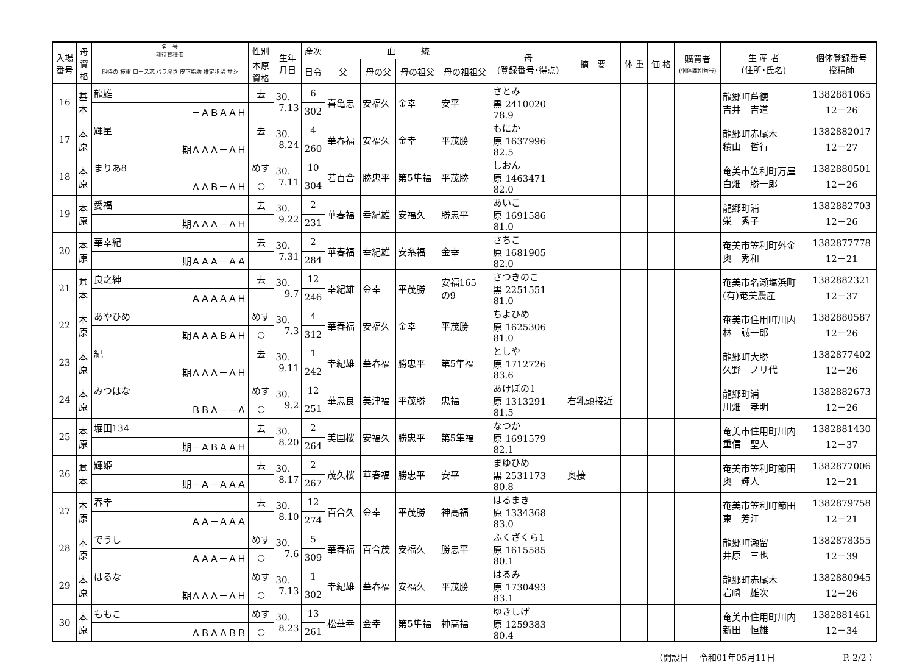| 入場 番号 | 母 資 格 | 名 号 期待育種価 | 性別 | 生年 月日 | 産次 | 血 統 | | | | 母 (登録番号･得点) | 摘 要 | 体 重 | 価 格 | 購買者 (個体識別番号) | 生 産 者 (住所･氏名) | 個体登録番号 授精師 |
| --- | --- | --- | --- | --- | --- | --- | --- | --- | --- | --- | --- | --- | --- | --- | --- | --- |
| | | 期待の 枝重 ロース芯 バラ厚さ 皮下脂肪 推定歩留 サシ | 本原 資格 | | 日令 | 父 | 母の父 | 母の祖父 | 母の祖祖父 | | | | | | | |
| 16 | 基 本 | 龍雄 | 去 | 30. 7.13 | 6 | 喜亀忠 | 安福久 | 金幸 | 安平 | さとみ 黒 2410020 78.9 | | | | | 龍郷町芦徳 吉井 吉道 | 1382881065 12－26 |
| | | －ＡＢＡＡＨ | | | 302 | | | | | | | | | | | |
| 17 | 本 原 | 輝星 | 去 | 30. 8.24 | 4 | 華春福 | 安福久 | 金幸 | 平茂勝 | もにか 原 1637996 82.5 | | | | | 龍郷町赤尾木 積山 哲行 | 1382882017 12－27 |
| | | 期ＡＡＡ－ＡＨ | | | 260 | | | | | | | | | | | |
| 18 | 本 原 | まりあ8 | めす | 30. 7.11 | 10 | 若百合 | 勝忠平 | 第5隼福 | 平茂勝 | しおん 原 1463471 82.0 | | | | | 奄美市笠利町万屋 白畑 勝一郎 | 1382880501 12－26 |
| | | ＡＡＢ－ＡＨ | ○ | | 304 | | | | | | | | | | | |
| 19 | 本 原 | 愛福 | 去 | 30. 9.22 | 2 | 華春福 | 幸紀雄 | 安福久 | 勝忠平 | あいこ 原 1691586 81.0 | | | | | 龍郷町浦 栄 秀子 | 1382882703 12－26 |
| | | 期ＡＡＡ－ＡＨ | | | 231 | | | | | | | | | | | |
| 20 | 本 原 | 華幸紀 | 去 | 30. 7.31 | 2 | 華春福 | 幸紀雄 | 安糸福 | 金幸 | さちこ 原 1681905 82.0 | | | | | 奄美市笠利町外金 奥 秀和 | 1382877778 12－21 |
| | | 期ＡＡＡ－ＡＡ | | | 284 | | | | | | | | | | | |
| 21 | 基 本 | 良之紳 | 去 | 30. 9.7 | 12 | 幸紀雄 | 金幸 | 平茂勝 | 安福165 の9 | さつきのこ 黒 2251551 81.0 | | | | | 奄美市名瀬塩浜町 (有)奄美農産 | 1382882321 12－37 |
| | | ＡＡＡＡＡＨ | | | 246 | | | | | | | | | | | |
| 22 | 本 原 | あやひめ | めす | 30. 7.3 | 4 | 華春福 | 安福久 | 金幸 | 平茂勝 | ちよひめ 原 1625306 81.0 | | | | | 奄美市住用町川内 林 誠一郎 | 1382880587 12－26 |
| | | 期ＡＡＡＢＡＨ | ○ | | 312 | | | | | | | | | | | |
| 23 | 本 原 | 紀 | 去 | 30. 9.11 | 1 | 幸紀雄 | 華春福 | 勝忠平 | 第5隼福 | としや 原 1712726 83.6 | | | | | 龍郷町大勝 久野 ノリ代 | 1382877402 12－26 |
| | | 期ＡＡＡ－ＡＨ | | | 242 | | | | | | | | | | | |
| 24 | 本 原 | みつはな | めす | 30. 9.2 | 12 | 華忠良 | 美津福 | 平茂勝 | 忠福 | あけぼの1 原 1313291 81.5 | 右乳頭接近 | | | | 龍郷町浦 川畑 孝明 | 1382882673 12－26 |
| | | ＢＢＡ－－Ａ | ○ | | 251 | | | | | | | | | | | |
| 25 | 本 原 | 堀田134 | 去 | 30. 8.20 | 2 | 美国桜 | 安福久 | 勝忠平 | 第5隼福 | なつか 原 1691579 82.1 | | | | | 奄美市住用町川内 重信 聖人 | 1382881430 12－37 |
| | | 期－ＡＢＡＡＨ | | | 264 | | | | | | | | | | | |
| 26 | 基 本 | 輝姫 | 去 | 30. 8.17 | 2 | 茂久桜 | 華春福 | 勝忠平 | 安平 | まゆひめ 黒 2531173 80.8 | 奥接 | | | | 奄美市笠利町節田 奥 輝人 | 1382877006 12－21 |
| | | 期－Ａ－ＡＡＡ | | | 267 | | | | | | | | | | | |
| 27 | 本 原 | 春幸 | 去 | 30. 8.10 | 12 | 百合久 | 金幸 | 平茂勝 | 神高福 | はるまき 原 1334368 83.0 | | | | | 奄美市笠利町節田 東 芳江 | 1382879758 12－21 |
| | | ＡＡ－ＡＡＡ | | | 274 | | | | | | | | | | | |
| 28 | 本 原 | でうし | めす | 30. 7.6 | 5 | 華春福 | 百合茂 | 安福久 | 勝忠平 | ふくざくら1 原 1615585 80.1 | | | | | 龍郷町瀬留 井原 三也 | 1382878355 12－39 |
| | | ＡＡＡ－ＡＨ | ○ | | 309 | | | | | | | | | | | |
| 29 | 本 原 | はるな | めす | 30. 7.13 | 1 | 幸紀雄 | 華春福 | 安福久 | 平茂勝 | はるみ 原 1730493 83.1 | | | | | 龍郷町赤尾木 岩崎 雄次 | 1382880945 12－26 |
| | | 期ＡＡＡ－ＡＨ | ○ | | 302 | | | | | | | | | | | |
| 30 | 本 原 | ももこ | めす | 30. 8.23 | 13 | 松華幸 | 金幸 | 第5隼福 | 神高福 | ゆきしげ 原 1259383 80.4 | | | | | 奄美市住用町川内 新田 恒雄 | 1382881461 12－34 |
| | | ＡＢＡＡＢＢ | ○ | | 261 | | | | | | | | | | | |
（開設日　 令和01年05月11日　　　　　　　　P. 2/2 ）